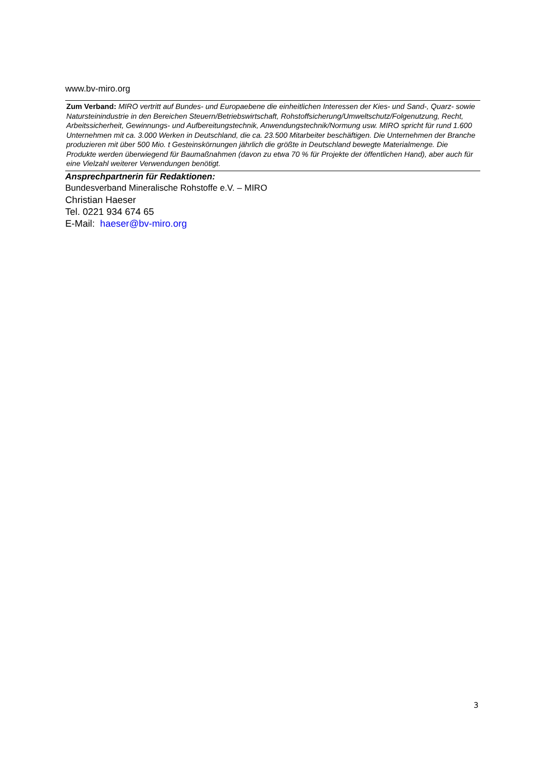www.bv-miro.org
Zum Verband: MIRO vertritt auf Bundes- und Europaebene die einheitlichen Interessen der Kies- und Sand-, Quarz- sowie Natursteinindustrie in den Bereichen Steuern/Betriebswirtschaft, Rohstoffsicherung/Umweltschutz/Folgenutzung, Recht, Arbeitssicherheit, Gewinnungs- und Aufbereitungstechnik, Anwendungstechnik/Normung usw. MIRO spricht für rund 1.600 Unternehmen mit ca. 3.000 Werken in Deutschland, die ca. 23.500 Mitarbeiter beschäftigen. Die Unternehmen der Branche produzieren mit über 500 Mio. t Gesteinskörnungen jährlich die größte in Deutschland bewegte Materialmenge. Die Produkte werden überwiegend für Baumaßnahmen (davon zu etwa 70 % für Projekte der öffentlichen Hand), aber auch für eine Vielzahl weiterer Verwendungen benötigt.
Ansprechpartnerin für Redaktionen:
Bundesverband Mineralische Rohstoffe e.V. – MIRO
Christian Haeser
Tel. 0221 934 674 65
E-Mail: haeser@bv-miro.org
3